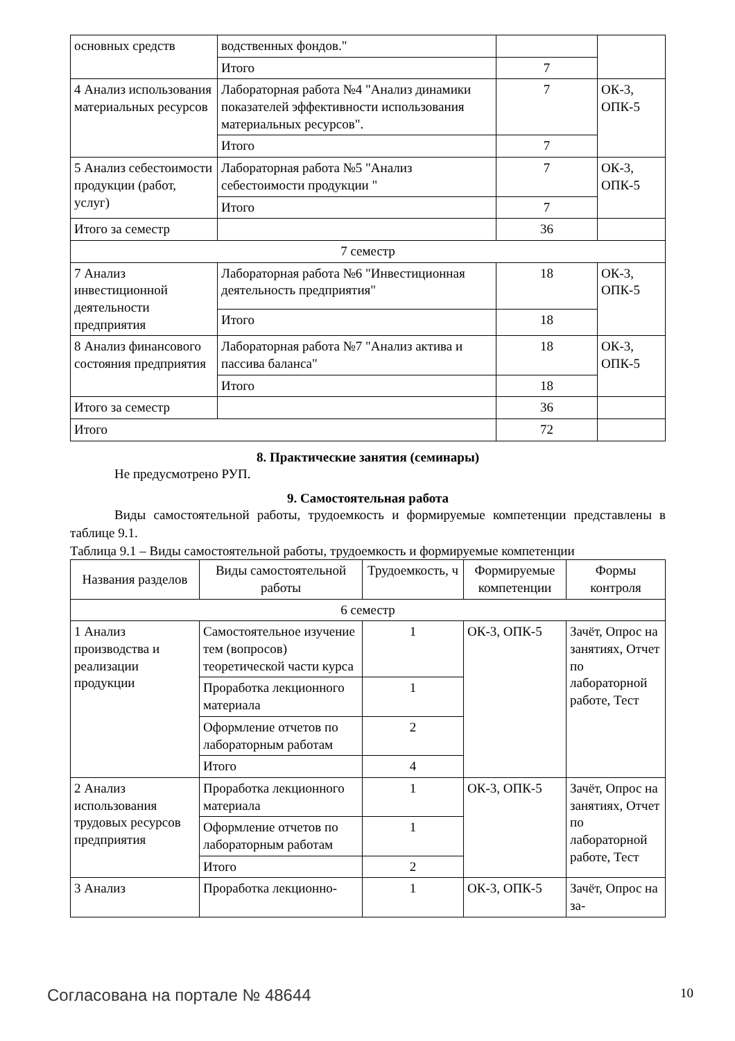| основных средств | водственных фондов." | | |
| | Итого | 7 | |
| 4 Анализ использования материальных ресурсов | Лабораторная работа №4 "Анализ динамики показателей эффективности использования материальных ресурсов". | 7 | ОК-3, ОПК-5 |
| | Итого | 7 | |
| 5 Анализ себестоимости продукции (работ, услуг) | Лабораторная работа №5 "Анализ себестоимости продукции " | 7 | ОК-3, ОПК-5 |
| | Итого | 7 | |
| Итого за семестр | | 36 | |
| 7 семестр | | | |
| 7 Анализ инвестиционной деятельности предприятия | Лабораторная работа №6 "Инвестиционная деятельность предприятия" | 18 | ОК-3, ОПК-5 |
| | Итого | 18 | |
| 8 Анализ финансового состояния предприятия | Лабораторная работа №7 "Анализ актива и пассива баланса" | 18 | ОК-3, ОПК-5 |
| | Итого | 18 | |
| Итого за семестр | | 36 | |
| Итого | | 72 | |
8. Практические занятия (семинары)
Не предусмотрено РУП.
9. Самостоятельная работа
Виды самостоятельной работы, трудоемкость и формируемые компетенции представлены в таблице 9.1.
Таблица 9.1 – Виды самостоятельной работы, трудоемкость и формируемые компетенции
| Названия разделов | Виды самостоятельной работы | Трудоемкость, ч | Формируемые компетенции | Формы контроля |
| --- | --- | --- | --- | --- |
| 6 семестр | | | | |
| 1 Анализ производства и реализации продукции | Самостоятельное изучение тем (вопросов) теоретической части курса | 1 | ОК-3, ОПК-5 | Зачёт, Опрос на занятиях, Отчет по лабораторной работе, Тест |
| | Проработка лекционного материала | 1 | | |
| | Оформление отчетов по лабораторным работам | 2 | | |
| | Итого | 4 | | |
| 2 Анализ использования трудовых ресурсов предприятия | Проработка лекционного материала | 1 | ОК-3, ОПК-5 | Зачёт, Опрос на занятиях, Отчет по лабораторной работе, Тест |
| | Оформление отчетов по лабораторным работам | 1 | | |
| | Итого | 2 | | |
| 3 Анализ | Проработка лекционно- | 1 | ОК-3, ОПК-5 | Зачёт, Опрос на за- |
Согласована на портале № 48644 10